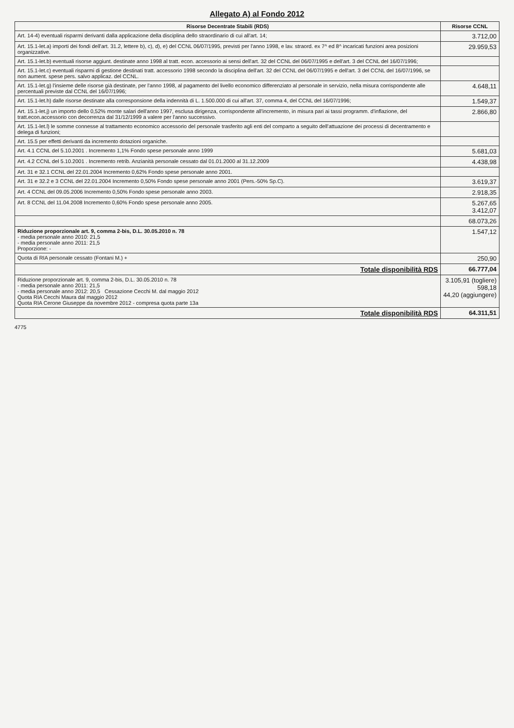Allegato A) al Fondo 2012
| Risorse Decentrate Stabili (RDS) | Risorse CCNL |
| --- | --- |
| Art. 14-4) eventuali risparmi derivanti dalla applicazione della disciplina dello straordinario di cui all'art. 14; | 3.712,00 |
| Art. 15.1-let.a) importi dei fondi dell'art. 31.2, lettere b), c), d), e) del CCNL 06/07/1995, previsti per l'anno 1998, e lav. straord. ex 7^ ed 8^ incaricati funzioni area posizioni organizzative. | 29.959,53 |
| Art. 15.1-let.b) eventuali risorse aggiunt. destinate anno 1998 al tratt. econ. accessorio ai sensi dell'art. 32 del CCNL del 06/07/1995 e dell'art. 3 del CCNL del 16/07/1996; | |
| Art. 15.1-let.c) eventuali risparmi di gestione destinati tratt. accessorio 1998 secondo la disciplina dell'art. 32 del CCNL del 06/07/1995 e dell'art. 3 del CCNL del 16/07/1996, se non aument. spese pers. salvo applicaz. del CCNL. | |
| Art. 15.1-let.g) l'insieme delle risorse già destinate, per l'anno 1998, al pagamento del livello economico differenziato al personale in servizio, nella misura corrispondente alle percentuali previste dal CCNL del 16/07/1996; | 4.648,11 |
| Art. 15.1-let.h) dalle risorse destinate alla corresponsione della indennità di L. 1.500.000 di cui all'art. 37, comma 4, del CCNL del 16/07/1996; | 1.549,37 |
| Art. 15.1-let.j) un importo dello 0,52% monte salari dell'anno 1997, esclusa dirigenza, corrispondente all'incremento, in misura pari ai tassi programm. d'inflazione, del tratt.econ.accessorio con decorrenza dal 31/12/1999 a valere per l'anno successivo. | 2.866,80 |
| Art. 15.1-let.l) le somme connesse al trattamento economico accessorio del personale trasferito agli enti del comparto a seguito dell'attuazione dei processi di decentramento e delega di funzioni; | |
| Art. 15.5 per effetti derivanti da incremento dotazioni organiche. | |
| Art. 4.1 CCNL del 5.10.2001 . Incremento 1,1% Fondo spese personale anno 1999 | 5.681,03 |
| Art. 4.2 CCNL del 5.10.2001 . Incremento retrib. Anzianità personale cessato dal 01.01.2000 al 31.12.2009 | 4.438,98 |
| Art. 31 e 32.1 CCNL del 22.01.2004 Incremento 0,62% Fondo spese personale anno 2001. | |
| Art. 31 e 32.2 e 3 CCNL del 22.01.2004 Incremento 0,50% Fondo spese personale anno 2001 (Pers.-50% Sp.C). | 3.619,37 |
| Art. 4 CCNL del 09.05.2006 Incremento 0,50% Fondo spese personale anno 2003. | 2.918,35 |
| Art. 8 CCNL del 11.04.2008 Incremento 0,60% Fondo spese personale anno 2005. | 5.267,65 3.412,07 |
| | 68.073,26 |
| Riduzione proporzionale art. 9, comma 2-bis, D.L. 30.05.2010 n. 78 - media personale anno 2010: 21,5 - media personale anno 2011: 21,5 Proporzione: - | 1.547,12 |
| Quota di RIA personale cessato (Fontani M.) + | 250,90 |
| Totale disponibilità RDS | 66.777,04 |
| Riduzione proporzionale art. 9, comma 2-bis, D.L. 30.05.2010 n. 78 - media personale anno 2011: 21,5 - media personale anno 2012: 20,5 Cessazione Cecchi M. dal maggio 2012 Quota RIA Cecchi Maura dal maggio 2012 Quota RIA Cerone Giuseppe da novembre 2012 - compresa quota parte 13a | 3.105,91 (togliere) 598,18 44,20 (aggiungere) |
| Totale disponibilità RDS | 64.311,51 |
4775